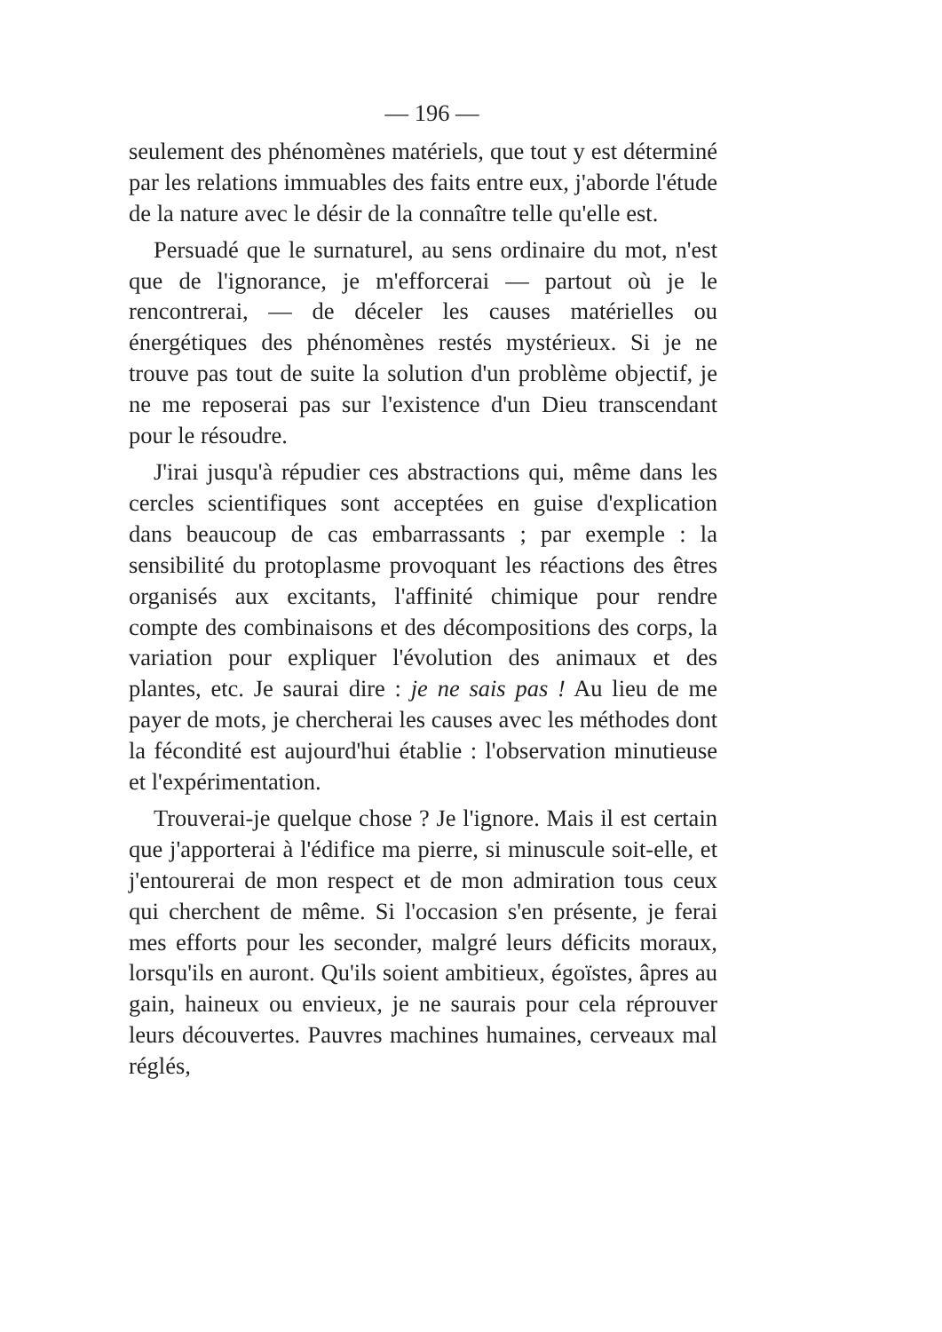— 196 —
seulement des phénomènes matériels, que tout y est déterminé par les relations immuables des faits entre eux, j'aborde l'étude de la nature avec le désir de la connaître telle qu'elle est.
Persuadé que le surnaturel, au sens ordinaire du mot, n'est que de l'ignorance, je m'efforcerai — partout où je le rencontrerai, — de déceler les causes matérielles ou énergétiques des phénomènes restés mystérieux. Si je ne trouve pas tout de suite la solution d'un problème objectif, je ne me reposerai pas sur l'existence d'un Dieu transcendant pour le résoudre.
J'irai jusqu'à répudier ces abstractions qui, même dans les cercles scientifiques sont acceptées en guise d'explication dans beaucoup de cas embarrassants ; par exemple : la sensibilité du protoplasme provoquant les réactions des êtres organisés aux excitants, l'affinité chimique pour rendre compte des combinaisons et des décompositions des corps, la variation pour expliquer l'évolution des animaux et des plantes, etc. Je saurai dire : je ne sais pas ! Au lieu de me payer de mots, je chercherai les causes avec les méthodes dont la fécondité est aujourd'hui établie : l'observation minutieuse et l'expérimentation.
Trouverai-je quelque chose ? Je l'ignore. Mais il est certain que j'apporterai à l'édifice ma pierre, si minuscule soit-elle, et j'entourerai de mon respect et de mon admiration tous ceux qui cherchent de même. Si l'occasion s'en présente, je ferai mes efforts pour les seconder, malgré leurs déficits moraux, lorsqu'ils en auront. Qu'ils soient ambitieux, égoïstes, âpres au gain, haineux ou envieux, je ne saurais pour cela réprouver leurs découvertes. Pauvres machines humaines, cerveaux mal réglés,